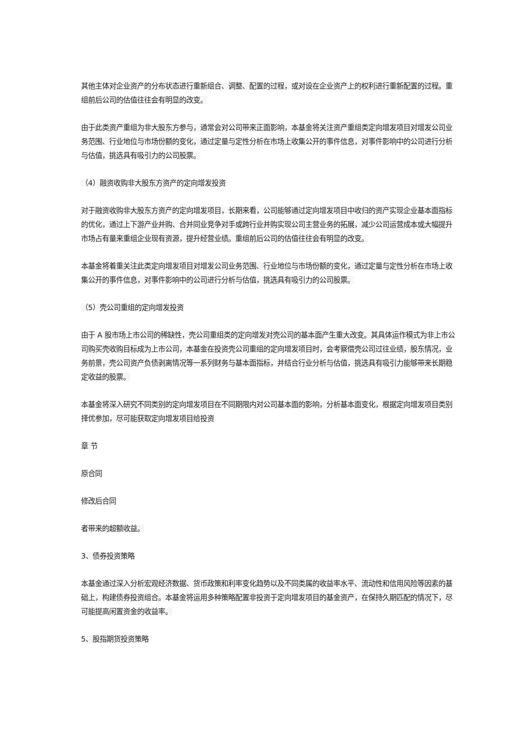其他主体对企业资产的分布状态进行重新组合、调整、配置的过程，或对设在企业资产上的权利进行重新配置的过程。重组前后公司的估值往往会有明显的改变。
由于此类资产重组为非大股东方参与，通常会对公司带来正面影响，本基金将关注资产重组类定向增发项目对增发公司业务范围、行业地位与市场份额的变化，通过定量与定性分析在市场上收集公开的事件信息，对事件影响中的公司进行分析与估值，挑选具有吸引力的公司股票。
（4）融资收购非大股东方资产的定向增发投资
对于融资收购非大股东方资产的定向增发项目，长期来看，公司能够通过定向增发项目中收归的资产实现企业基本面指标的优化，通过上下游产业并购、合并同业竞争对手或跨行业并购实现公司主营业务的拓展，减少公司运营成本或大幅提升市场占有量来重组企业现有资源，提升经营业绩。重组前后公司的估值往往会有明显的改变。
本基金将着重关注此类定向增发项目对增发公司业务范围、行业地位与市场份额的变化，通过定量与定性分析在市场上收集公开的事件信息，对事件影响中的公司进行分析与估值，挑选具有吸引力的公司股票。
（5）壳公司重组的定向增发投资
由于 A 股市场上市公司的稀缺性，壳公司重组类的定向增发对壳公司的基本面产生重大改变。其具体运作模式为非上市公司购买壳收购目标成为上市公司，本基金在投资壳公司重组的定向增发项目时，会考察借壳公司过往业绩，股东情况，业务前景，壳公司资产负债剥离情况等一系列财务与基本面指标，并结合行业分析与估值，挑选具有吸引力能够带来长期稳定收益的股票。
本基金将深入研究不同类别的定向增发项目在不同期限内对公司基本面的影响，分析基本面变化，根据定向增发项目类别择优参加，尽可能获取定向增发项目给投资
章 节
原合同
修改后合同
者带来的超额收益。
3、债券投资策略
本基金通过深入分析宏观经济数据、货币政策和利率变化趋势以及不同类属的收益率水平、流动性和信用风险等因素的基础上，构建债券投资组合。本基金将运用多种策略配置非投资于定向增发项目的基金资产，在保持久期匹配的情况下，尽可能提高闲置资金的收益率。
5、股指期货投资策略